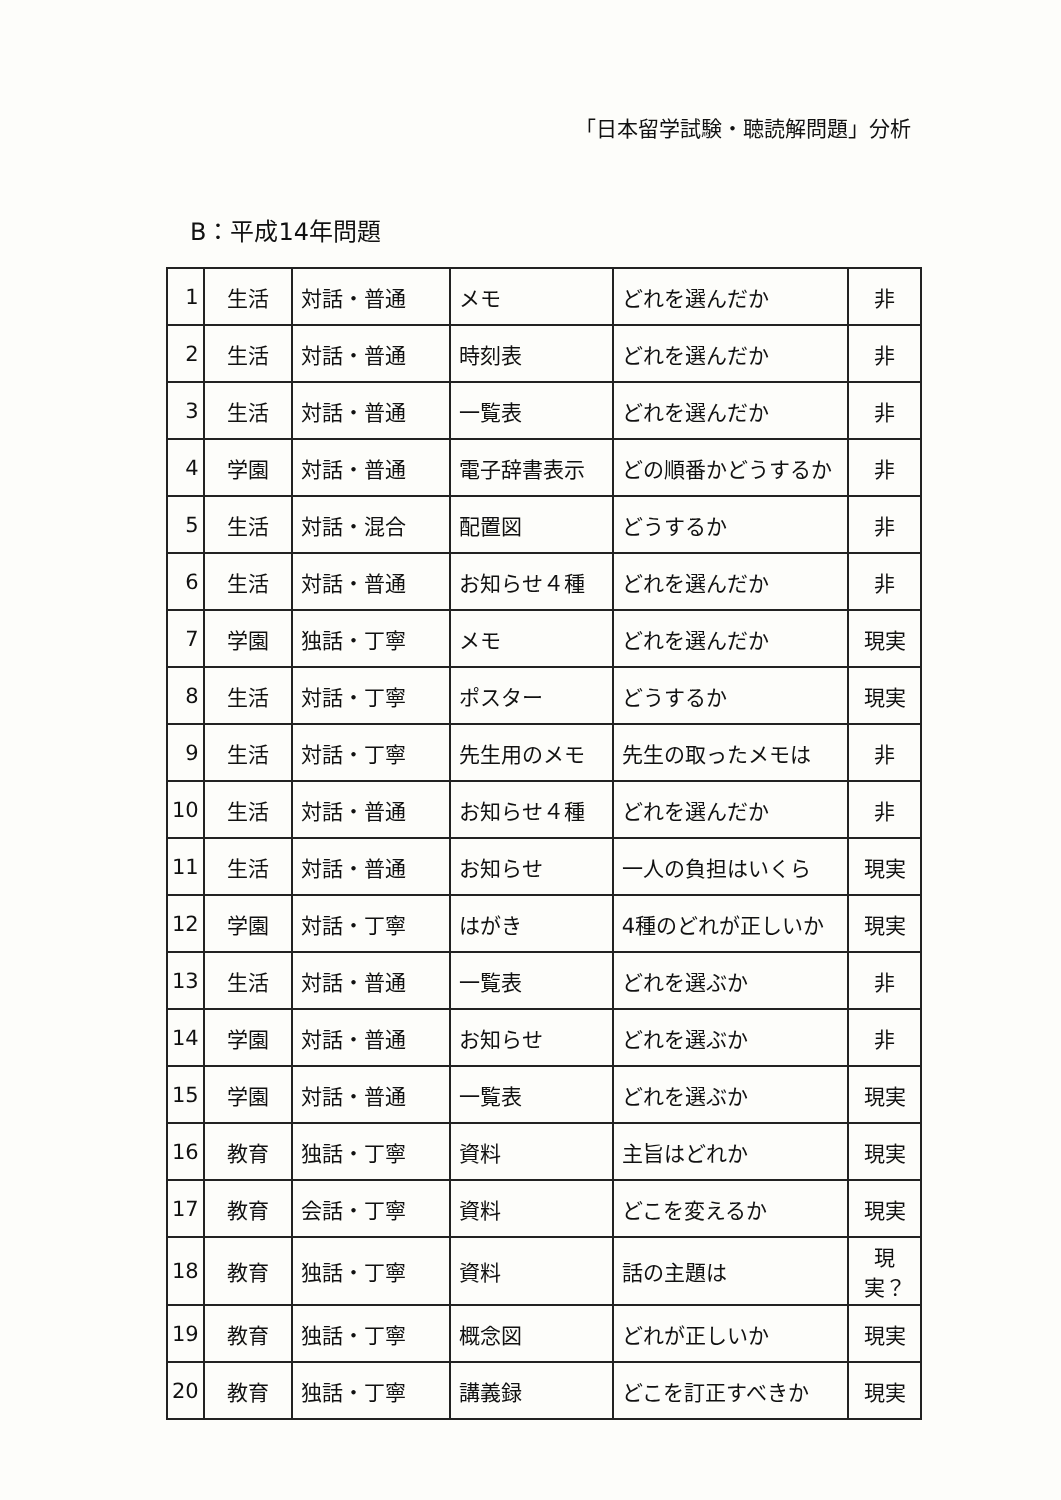「日本留学試験・聴読解問題」分析
B：平成14年問題
| 1 | 生活 | 対話・普通 | メモ | どれを選んだか | 非 |
| 2 | 生活 | 対話・普通 | 時刻表 | どれを選んだか | 非 |
| 3 | 生活 | 対話・普通 | 一覧表 | どれを選んだか | 非 |
| 4 | 学園 | 対話・普通 | 電子辞書表示 | どの順番かどうするか | 非 |
| 5 | 生活 | 対話・混合 | 配置図 | どうするか | 非 |
| 6 | 生活 | 対話・普通 | お知らせ４種 | どれを選んだか | 非 |
| 7 | 学園 | 独話・丁寧 | メモ | どれを選んだか | 現実 |
| 8 | 生活 | 対話・丁寧 | ポスター | どうするか | 現実 |
| 9 | 生活 | 対話・丁寧 | 先生用のメモ | 先生の取ったメモは | 非 |
| 10 | 生活 | 対話・普通 | お知らせ４種 | どれを選んだか | 非 |
| 11 | 生活 | 対話・普通 | お知らせ | 一人の負担はいくら | 現実 |
| 12 | 学園 | 対話・丁寧 | はがき | 4種のどれが正しいか | 現実 |
| 13 | 生活 | 対話・普通 | 一覧表 | どれを選ぶか | 非 |
| 14 | 学園 | 対話・普通 | お知らせ | どれを選ぶか | 非 |
| 15 | 学園 | 対話・普通 | 一覧表 | どれを選ぶか | 現実 |
| 16 | 教育 | 独話・丁寧 | 資料 | 主旨はどれか | 現実 |
| 17 | 教育 | 会話・丁寧 | 資料 | どこを変えるか | 現実 |
| 18 | 教育 | 独話・丁寧 | 資料 | 話の主題は | 現 実？ |
| 19 | 教育 | 独話・丁寧 | 概念図 | どれが正しいか | 現実 |
| 20 | 教育 | 独話・丁寧 | 講義録 | どこを訂正すべきか | 現実 |